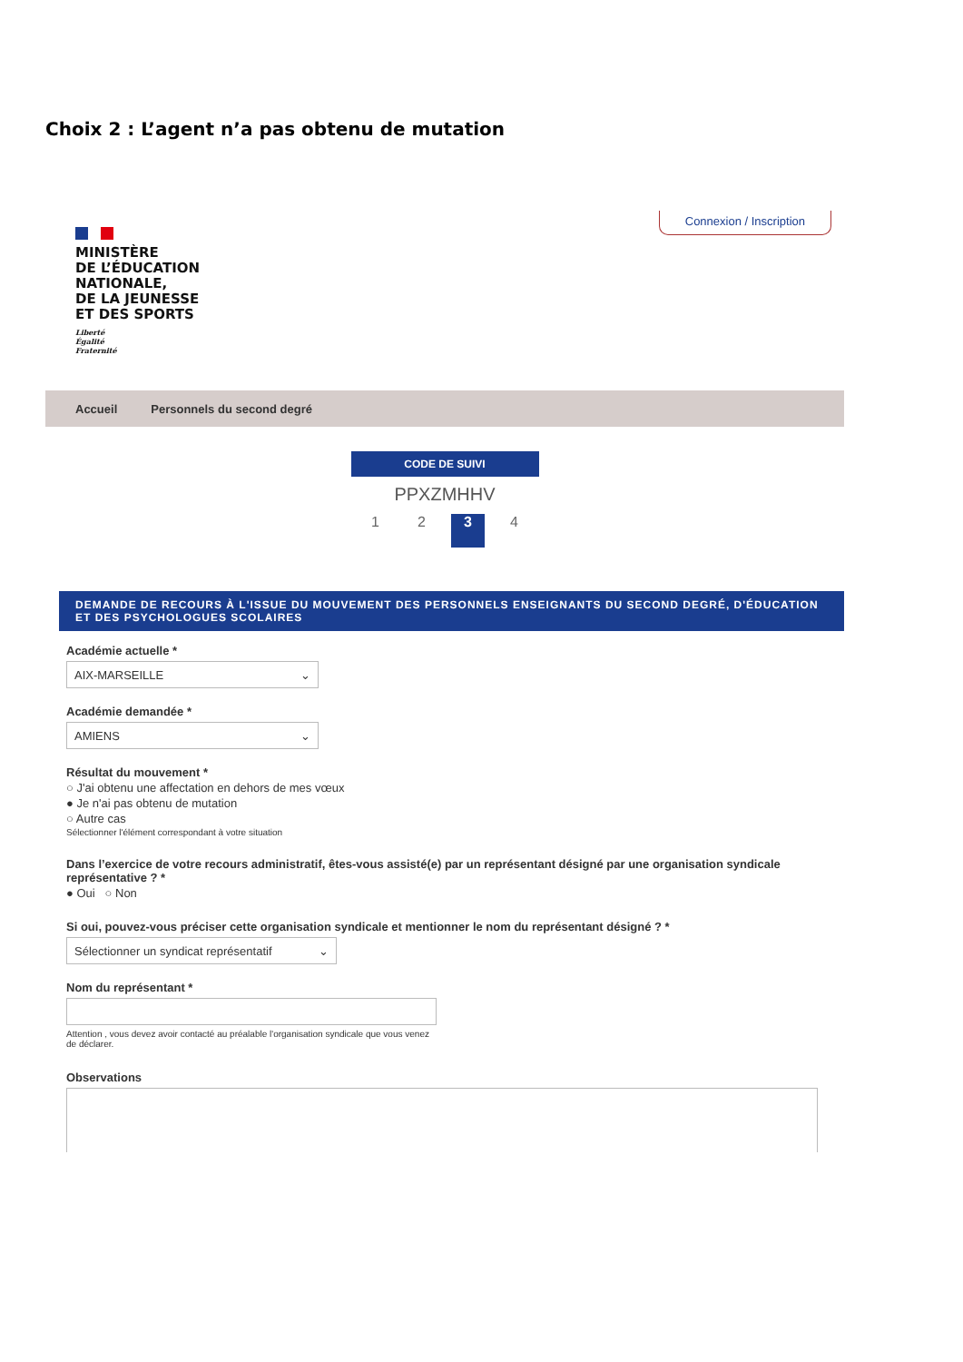Choix 2 : L’agent n’a pas obtenu de mutation
MINISTÈRE
DE L’ÉDUCATION
NATIONALE,
DE LA JEUNESSE
ET DES SPORTS
Liberté
Égalité
Fraternité
Connexion / Inscription
Accueil Personnels du second degré
CODE DE SUIVI
PPXZMHHV
1 2 3 4
DEMANDE DE RECOURS À L'ISSUE DU MOUVEMENT DES PERSONNELS ENSEIGNANTS DU SECOND DEGRÉ, D'ÉDUCATION ET DES PSYCHOLOGUES SCOLAIRES
Académie actuelle *
AIX-MARSEILLE ⌄
Académie demandée *
AMIENS ⌄
Résultat du mouvement *
○ J'ai obtenu une affectation en dehors de mes vœux
● Je n'ai pas obtenu de mutation
○ Autre cas
Sélectionner l'élément correspondant à votre situation
Dans l’exercice de votre recours administratif, êtes-vous assisté(e) par un représentant désigné par une organisation syndicale représentative ? *
● Oui ○ Non
Si oui, pouvez-vous préciser cette organisation syndicale et mentionner le nom du représentant désigné ? *
Sélectionner un syndicat représentatif ⌄
Nom du représentant *
Attention , vous devez avoir contacté au préalable l'organisation syndicale que vous venez de déclarer.
Observations